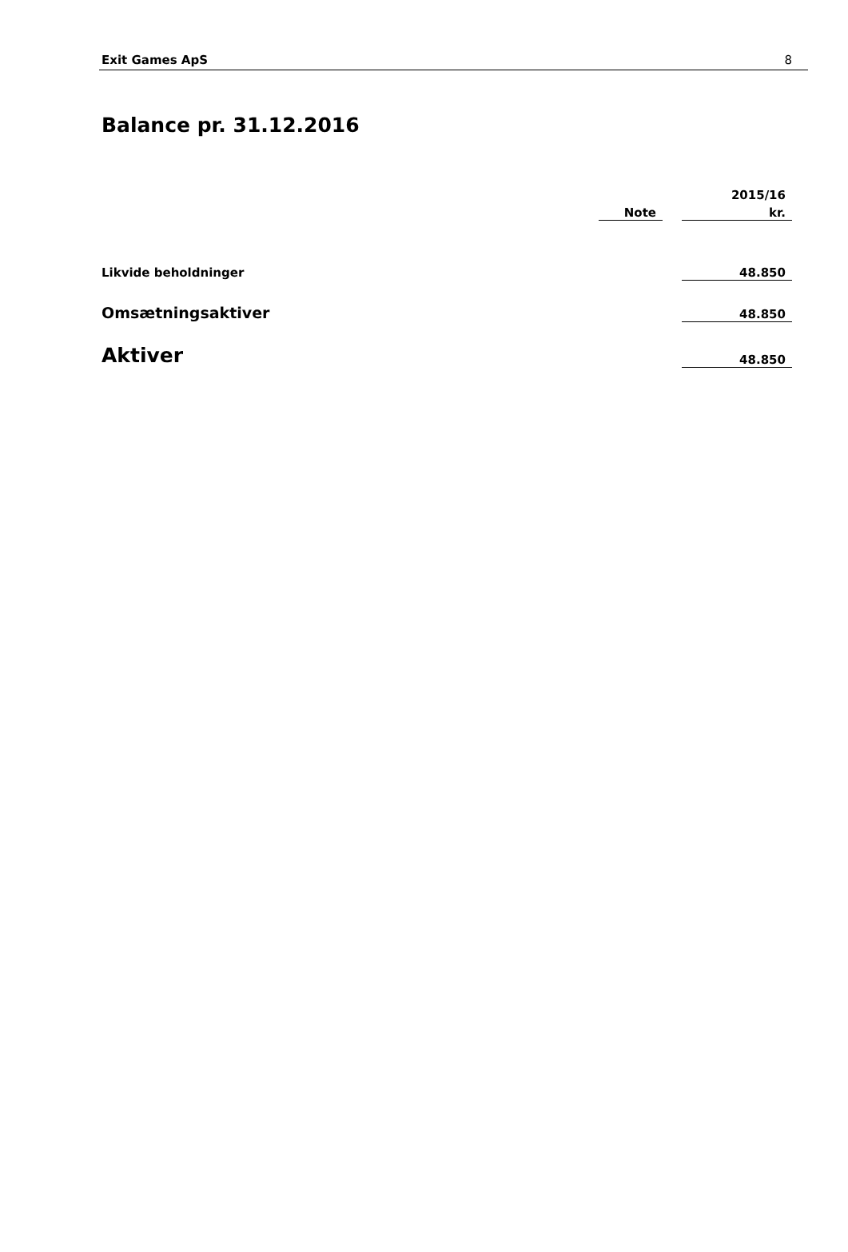Exit Games ApS 8
Balance pr. 31.12.2016
| | | | 2015/16 |
| --- | --- | --- | --- |
| | Note | | kr. |
| Likvide beholdninger | | | 48.850 |
| Omsætningsaktiver | | | 48.850 |
| Aktiver | | | 48.850 |